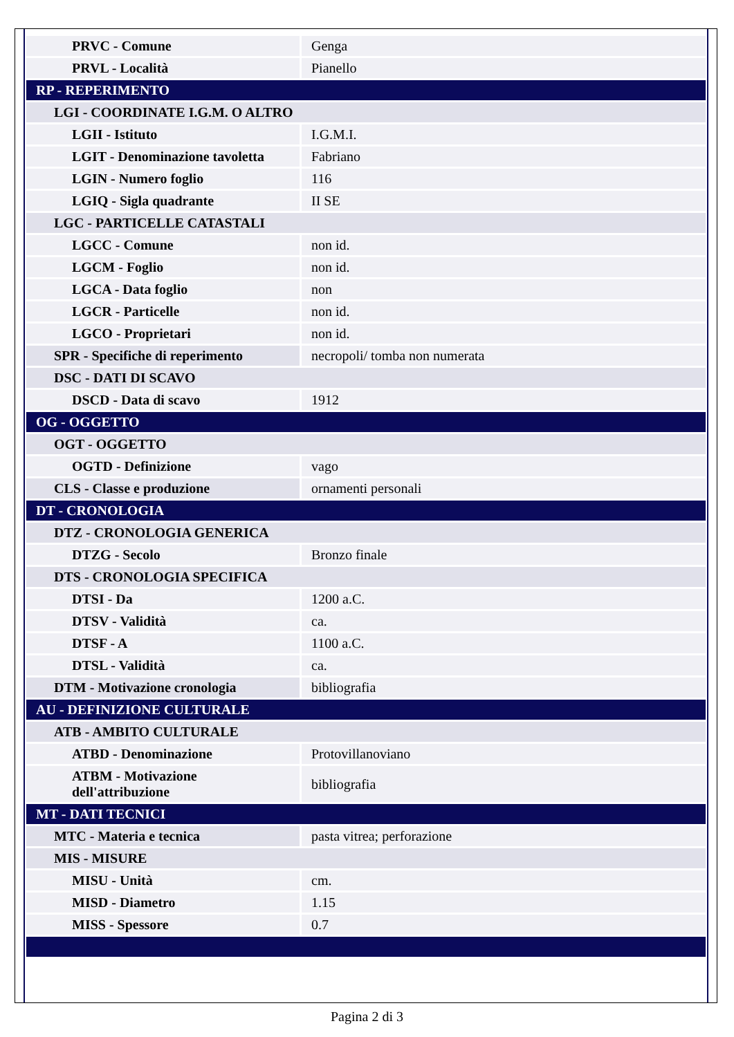| PRVC - Comune | Genga |
| PRVL - Località | Pianello |
| RP - REPERIMENTO | |
| LGI - COORDINATE I.G.M. O ALTRO | |
| LGII - Istituto | I.G.M.I. |
| LGIT - Denominazione tavoletta | Fabriano |
| LGIN - Numero foglio | 116 |
| LGIQ - Sigla quadrante | II SE |
| LGC - PARTICELLE CATASTALI | |
| LGCC - Comune | non id. |
| LGCM - Foglio | non id. |
| LGCA - Data foglio | non |
| LGCR - Particelle | non id. |
| LGCO - Proprietari | non id. |
| SPR - Specifiche di reperimento | necropoli/ tomba non numerata |
| DSC - DATI DI SCAVO | |
| DSCD - Data di scavo | 1912 |
| OG - OGGETTO | |
| OGT - OGGETTO | |
| OGTD - Definizione | vago |
| CLS - Classe e produzione | ornamenti personali |
| DT - CRONOLOGIA | |
| DTZ - CRONOLOGIA GENERICA | |
| DTZG - Secolo | Bronzo finale |
| DTS - CRONOLOGIA SPECIFICA | |
| DTSI - Da | 1200 a.C. |
| DTSV - Validità | ca. |
| DTSF - A | 1100 a.C. |
| DTSL - Validità | ca. |
| DTM - Motivazione cronologia | bibliografia |
| AU - DEFINIZIONE CULTURALE | |
| ATB - AMBITO CULTURALE | |
| ATBD - Denominazione | Protovillanoviano |
| ATBM - Motivazione dell'attribuzione | bibliografia |
| MT - DATI TECNICI | |
| MTC - Materia e tecnica | pasta vitrea; perforazione |
| MIS - MISURE | |
| MISU - Unità | cm. |
| MISD - Diametro | 1.15 |
| MISS - Spessore | 0.7 |
Pagina 2 di 3